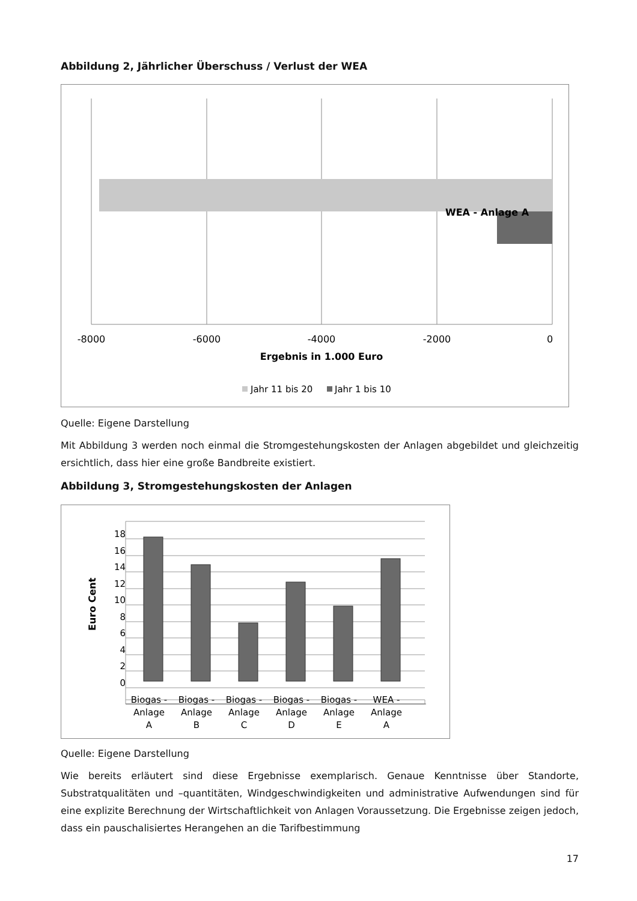Abbildung 2, Jährlicher Überschuss / Verlust der WEA
WEA - Anlage A
-8000
-6000
-4000
-2000
0
Ergebnis in 1.000 Euro
Jahr 11 bis 20
Jahr 1 bis 10
Quelle: Eigene Darstellung
Mit Abbildung 3 werden noch einmal die Stromgestehungskosten der Anlagen abgebildet und gleichzeitig ersichtlich, dass hier eine große Bandbreite existiert.
Abbildung 3, Stromgestehungskosten der Anlagen
0
2
4
6
8
10
12
14
16
18
Euro Cent
Biogas -
Anlage
A
Biogas -
Anlage
B
Biogas -
Anlage
C
Biogas -
Anlage
D
Biogas -
Anlage
E
WEA -
Anlage
A
Quelle: Eigene Darstellung
Wie bereits erläutert sind diese Ergebnisse exemplarisch. Genaue Kenntnisse über Standorte, Substratqualitäten und –quantitäten, Windgeschwindigkeiten und administrative Aufwendungen sind für eine explizite Berechnung der Wirtschaftlichkeit von Anlagen Voraussetzung. Die Ergebnisse zeigen jedoch, dass ein pauschalisiertes Herangehen an die Tarifbestimmung
17